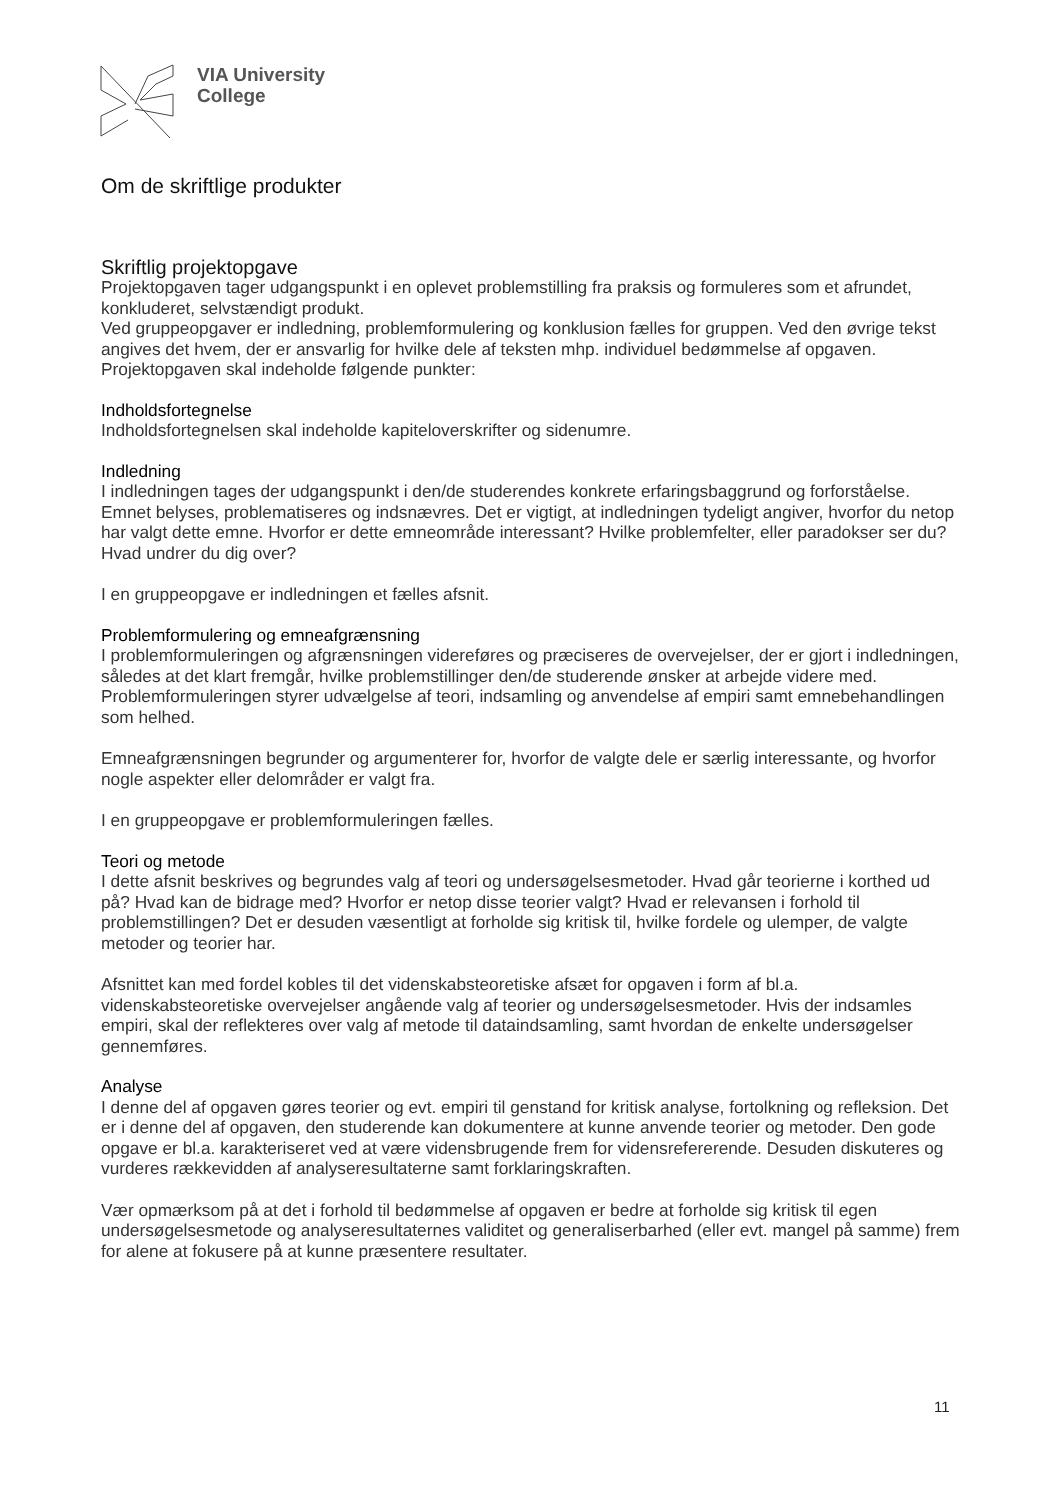VIA University
College
Om de skriftlige produkter
Skriftlig projektopgave
Projektopgaven tager udgangspunkt i en oplevet problemstilling fra praksis og formuleres som et afrundet, konkluderet, selvstændigt produkt.
Ved gruppeopgaver er indledning, problemformulering og konklusion fælles for gruppen. Ved den øvrige tekst angives det hvem, der er ansvarlig for hvilke dele af teksten mhp. individuel bedømmelse af opgaven.
Projektopgaven skal indeholde følgende punkter:
Indholdsfortegnelse
Indholdsfortegnelsen skal indeholde kapiteloverskrifter og sidenumre.
Indledning
I indledningen tages der udgangspunkt i den/de studerendes konkrete erfaringsbaggrund og forforståelse. Emnet belyses, problematiseres og indsnævres. Det er vigtigt, at indledningen tydeligt angiver, hvorfor du netop har valgt dette emne. Hvorfor er dette emneområde interessant? Hvilke problemfelter, eller paradokser ser du? Hvad undrer du dig over?
I en gruppeopgave er indledningen et fælles afsnit.
Problemformulering og emneafgrænsning
I problemformuleringen og afgrænsningen videreføres og præciseres de overvejelser, der er gjort i indledningen, således at det klart fremgår, hvilke problemstillinger den/de studerende ønsker at arbejde videre med. Problemformuleringen styrer udvælgelse af teori, indsamling og anvendelse af empiri samt emnebehandlingen som helhed.
Emneafgrænsningen begrunder og argumenterer for, hvorfor de valgte dele er særlig interessante, og hvorfor nogle aspekter eller delområder er valgt fra.
I en gruppeopgave er problemformuleringen fælles.
Teori og metode
I dette afsnit beskrives og begrundes valg af teori og undersøgelsesmetoder. Hvad går teorierne i korthed ud på? Hvad kan de bidrage med? Hvorfor er netop disse teorier valgt? Hvad er relevansen i forhold til problemstillingen? Det er desuden væsentligt at forholde sig kritisk til, hvilke fordele og ulemper, de valgte metoder og teorier har.
Afsnittet kan med fordel kobles til det videnskabsteoretiske afsæt for opgaven i form af bl.a. videnskabsteoretiske overvejelser angående valg af teorier og undersøgelsesmetoder. Hvis der indsamles empiri, skal der reflekteres over valg af metode til dataindsamling, samt hvordan de enkelte undersøgelser gennemføres.
Analyse
I denne del af opgaven gøres teorier og evt. empiri til genstand for kritisk analyse, fortolkning og refleksion. Det er i denne del af opgaven, den studerende kan dokumentere at kunne anvende teorier og metoder. Den gode opgave er bl.a. karakteriseret ved at være vidensbrugende frem for vidensrefererende. Desuden diskuteres og vurderes rækkevidden af analyseresultaterne samt forklaringskraften.
Vær opmærksom på at det i forhold til bedømmelse af opgaven er bedre at forholde sig kritisk til egen undersøgelsesmetode og analyseresultaternes validitet og generaliserbarhed (eller evt. mangel på samme) frem for alene at fokusere på at kunne præsentere resultater.
11